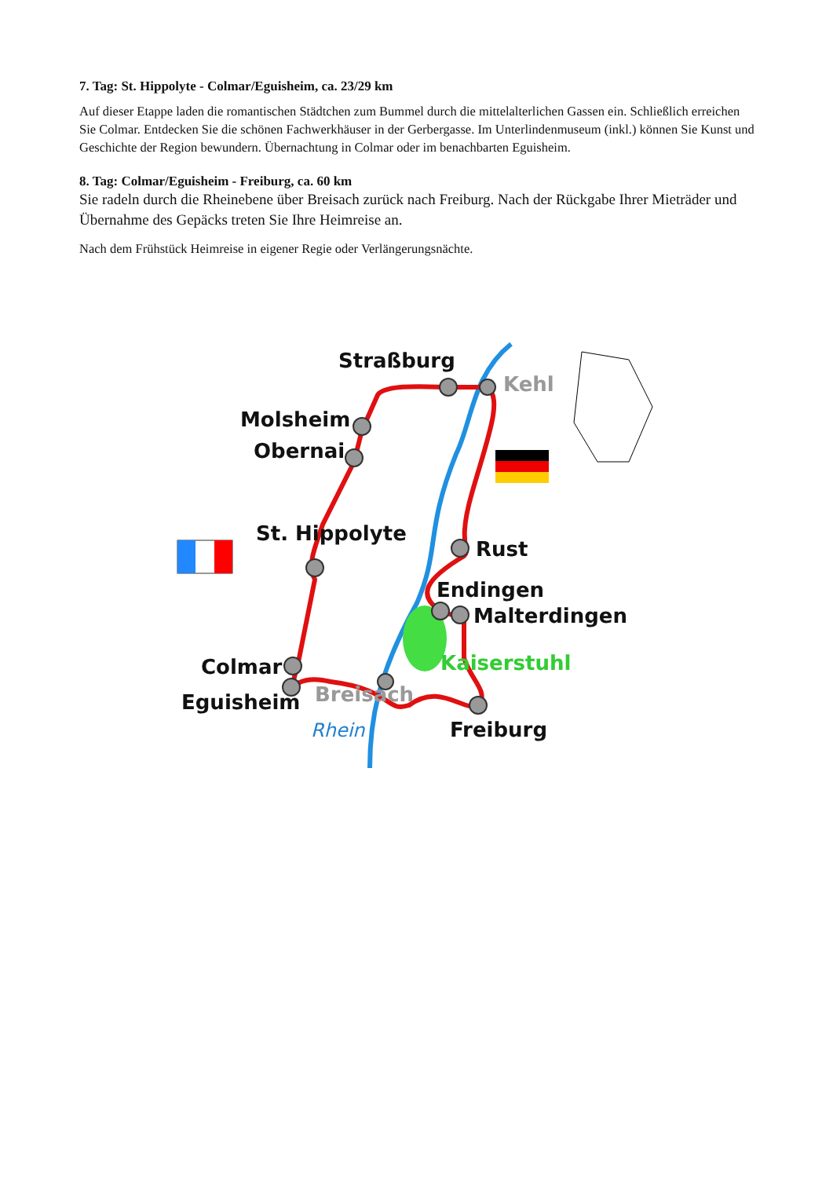7. Tag: St. Hippolyte - Colmar/Eguisheim, ca. 23/29 km
Auf dieser Etappe laden die romantischen Städtchen zum Bummel durch die mittelalterlichen Gassen ein. Schließlich erreichen Sie Colmar. Entdecken Sie die schönen Fachwerkhäuser in der Gerbergasse. Im Unterlindenmuseum (inkl.) können Sie Kunst und Geschichte der Region bewundern. Übernachtung in Colmar oder im benachbarten Eguisheim.
8. Tag: Colmar/Eguisheim - Freiburg, ca. 60 km
Sie radeln durch die Rheinebene über Breisach zurück nach Freiburg. Nach der Rückgabe Ihrer Mieträder und Übernahme des Gepäcks treten Sie Ihre Heimreise an.
Nach dem Frühstück Heimreise in eigener Regie oder Verlängerungsnächte.
Straßburg
Molsheim
Obernai
St. Hippolyte
Rust
Endingen
Malterdingen
Colmar
Eguisheim
Freiburg
Kehl
Breisach
Kaiserstuhl
Rhein